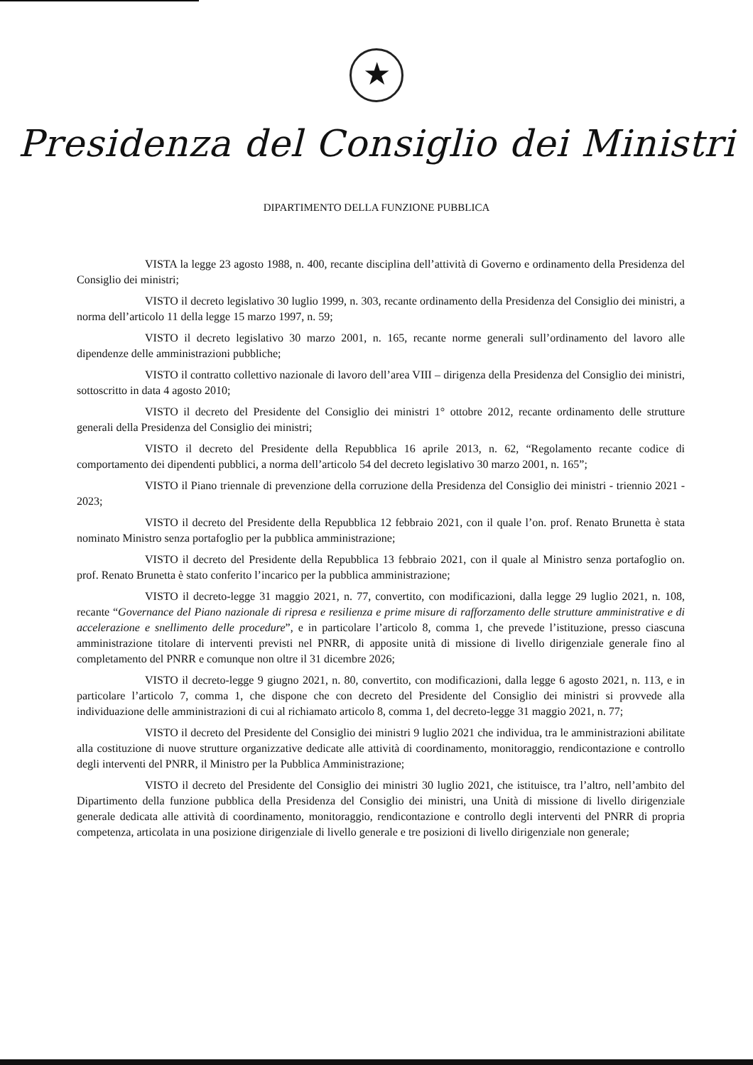★
Presidenza del Consiglio dei Ministri
DIPARTIMENTO DELLA FUNZIONE PUBBLICA
VISTA la legge 23 agosto 1988, n. 400, recante disciplina dell’attività di Governo e ordinamento della Presidenza del Consiglio dei ministri;
VISTO il decreto legislativo 30 luglio 1999, n. 303, recante ordinamento della Presidenza del Consiglio dei ministri, a norma dell’articolo 11 della legge 15 marzo 1997, n. 59;
VISTO il decreto legislativo 30 marzo 2001, n. 165, recante norme generali sull’ordinamento del lavoro alle dipendenze delle amministrazioni pubbliche;
VISTO il contratto collettivo nazionale di lavoro dell’area VIII – dirigenza della Presidenza del Consiglio dei ministri, sottoscritto in data 4 agosto 2010;
VISTO il decreto del Presidente del Consiglio dei ministri 1° ottobre 2012, recante ordinamento delle strutture generali della Presidenza del Consiglio dei ministri;
VISTO il decreto del Presidente della Repubblica 16 aprile 2013, n. 62, “Regolamento recante codice di comportamento dei dipendenti pubblici, a norma dell’articolo 54 del decreto legislativo 30 marzo 2001, n. 165”;
VISTO il Piano triennale di prevenzione della corruzione della Presidenza del Consiglio dei ministri - triennio 2021 - 2023;
VISTO il decreto del Presidente della Repubblica 12 febbraio 2021, con il quale l’on. prof. Renato Brunetta è stata nominato Ministro senza portafoglio per la pubblica amministrazione;
VISTO il decreto del Presidente della Repubblica 13 febbraio 2021, con il quale al Ministro senza portafoglio on. prof. Renato Brunetta è stato conferito l’incarico per la pubblica amministrazione;
VISTO il decreto-legge 31 maggio 2021, n. 77, convertito, con modificazioni, dalla legge 29 luglio 2021, n. 108, recante “Governance del Piano nazionale di ripresa e resilienza e prime misure di rafforzamento delle strutture amministrative e di accelerazione e snellimento delle procedure”, e in particolare l’articolo 8, comma 1, che prevede l’istituzione, presso ciascuna amministrazione titolare di interventi previsti nel PNRR, di apposite unità di missione di livello dirigenziale generale fino al completamento del PNRR e comunque non oltre il 31 dicembre 2026;
VISTO il decreto-legge 9 giugno 2021, n. 80, convertito, con modificazioni, dalla legge 6 agosto 2021, n. 113, e in particolare l’articolo 7, comma 1, che dispone che con decreto del Presidente del Consiglio dei ministri si provvede alla individuazione delle amministrazioni di cui al richiamato articolo 8, comma 1, del decreto-legge 31 maggio 2021, n. 77;
VISTO il decreto del Presidente del Consiglio dei ministri 9 luglio 2021 che individua, tra le amministrazioni abilitate alla costituzione di nuove strutture organizzative dedicate alle attività di coordinamento, monitoraggio, rendicontazione e controllo degli interventi del PNRR, il Ministro per la Pubblica Amministrazione;
VISTO il decreto del Presidente del Consiglio dei ministri 30 luglio 2021, che istituisce, tra l’altro, nell’ambito del Dipartimento della funzione pubblica della Presidenza del Consiglio dei ministri, una Unità di missione di livello dirigenziale generale dedicata alle attività di coordinamento, monitoraggio, rendicontazione e controllo degli interventi del PNRR di propria competenza, articolata in una posizione dirigenziale di livello generale e tre posizioni di livello dirigenziale non generale;